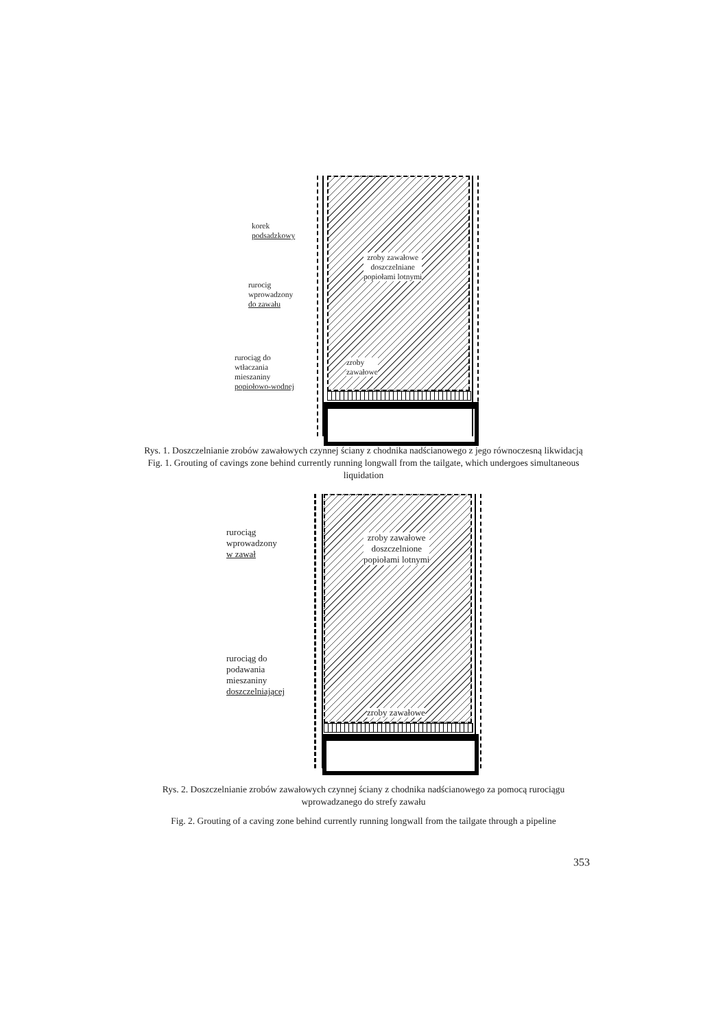korek
podsadzkowy
rurocig
wprowadzony
do zawału
rurociąg do
wtłaczania
mieszaniny
popiołowo-wodnej
zroby zawałowe
doszczelniane
popiołami lotnymi
zroby
zawałowe
Rys. 1. Doszczelnianie zrobów zawałowych czynnej ściany z chodnika nadścianowego z jego równoczesną likwidacją
Fig. 1. Grouting of cavings zone behind currently running longwall from the tailgate, which undergoes simultaneous liquidation
rurociąg
wprowadzony
w zawał
rurociąg do
podawania
mieszaniny
doszczelniającej
zroby zawałowe
doszczelnione
popiołami lotnymi
zroby zawałowe
Rys. 2. Doszczelnianie zrobów zawałowych czynnej ściany z chodnika nadścianowego za pomocą rurociągu wprowadzanego do strefy zawału
Fig. 2. Grouting of a caving zone behind currently running longwall from the tailgate through a pipeline
353